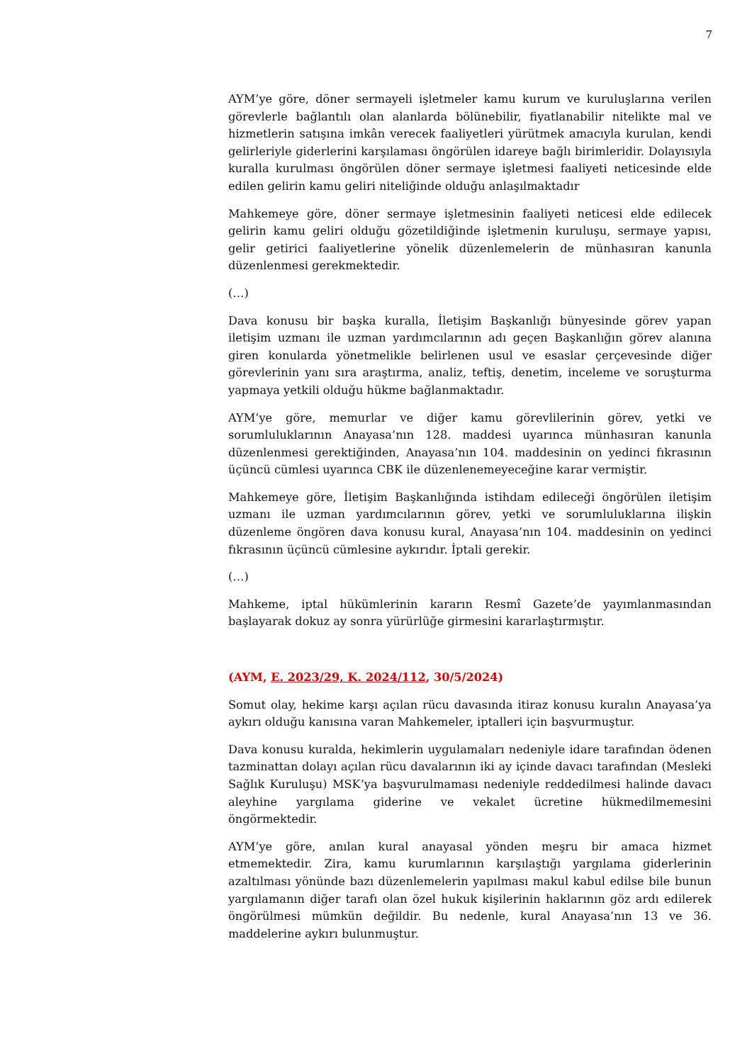7
AYM’ye göre, döner sermayeli işletmeler kamu kurum ve kuruluşlarına verilen görevlerle bağlantılı olan alanlarda bölünebilir, fiyatlanabilir nitelikte mal ve hizmetlerin satışına imkân verecek faaliyetleri yürütmek amacıyla kurulan, kendi gelirleriyle giderlerini karşılaması öngörülen idareye bağlı birimleridir. Dolayısıyla kuralla kurulması öngörülen döner sermaye işletmesi faaliyeti neticesinde elde edilen gelirin kamu geliri niteliğinde olduğu anlaşılmaktadır
Mahkemeye göre, döner sermaye işletmesinin faaliyeti neticesi elde edilecek gelirin kamu geliri olduğu gözetildiğinde işletmenin kuruluşu, sermaye yapısı, gelir getirici faaliyetlerine yönelik düzenlemelerin de münhasıran kanunla düzenlenmesi gerekmektedir.
(…)
Dava konusu bir başka kuralla, İletişim Başkanlığı bünyesinde görev yapan iletişim uzmanı ile uzman yardımcılarının adı geçen Başkanlığın görev alanına giren konularda yönetmelikle belirlenen usul ve esaslar çerçevesinde diğer görevlerinin yanı sıra araştırma, analiz, teftiş, denetim, inceleme ve soruşturma yapmaya yetkili olduğu hükme bağlanmaktadır.
AYM’ye göre, memurlar ve diğer kamu görevlilerinin görev, yetki ve sorumluluklarının Anayasa’nın 128. maddesi uyarınca münhasıran kanunla düzenlenmesi gerektiğinden, Anayasa’nın 104. maddesinin on yedinci fıkrasının üçüncü cümlesi uyarınca CBK ile düzenlenemeyeceğine karar vermiştir.
Mahkemeye göre, İletişim Başkanlığında istihdam edileceği öngörülen iletişim uzmanı ile uzman yardımcılarının görev, yetki ve sorumluluklarına ilişkin düzenleme öngören dava konusu kural, Anayasa’nın 104. maddesinin on yedinci fıkrasının üçüncü cümlesine aykırıdır. İptali gerekir.
(…)
Mahkeme, iptal hükümlerinin kararın Resmî Gazete’de yayımlanmasından başlayarak dokuz ay sonra yürürlüğe girmesini kararlaştırmıştır.
(AYM, E. 2023/29, K. 2024/112, 30/5/2024)
Somut olay, hekime karşı açılan rücu davasında itiraz konusu kuralın Anayasa’ya aykırı olduğu kanısına varan Mahkemeler, iptalleri için başvurmuştur.
Dava konusu kuralda, hekimlerin uygulamaları nedeniyle idare tarafından ödenen tazminattan dolayı açılan rücu davalarının iki ay içinde davacı tarafından (Mesleki Sağlık Kuruluşu) MSK’ya başvurulmaması nedeniyle reddedilmesi halinde davacı aleyhine yargılama giderine ve vekalet ücretine hükmedilmemesini öngörmektedir.
AYM’ye göre, anılan kural anayasal yönden meşru bir amaca hizmet etmemektedir. Zira, kamu kurumlarının karşılaştığı yargılama giderlerinin azaltılması yönünde bazı düzenlemelerin yapılması makul kabul edilse bile bunun yargılamanın diğer tarafı olan özel hukuk kişilerinin haklarının göz ardı edilerek öngörülmesi mümkün değildir. Bu nedenle, kural Anayasa’nın 13 ve 36. maddelerine aykırı bulunmuştur.